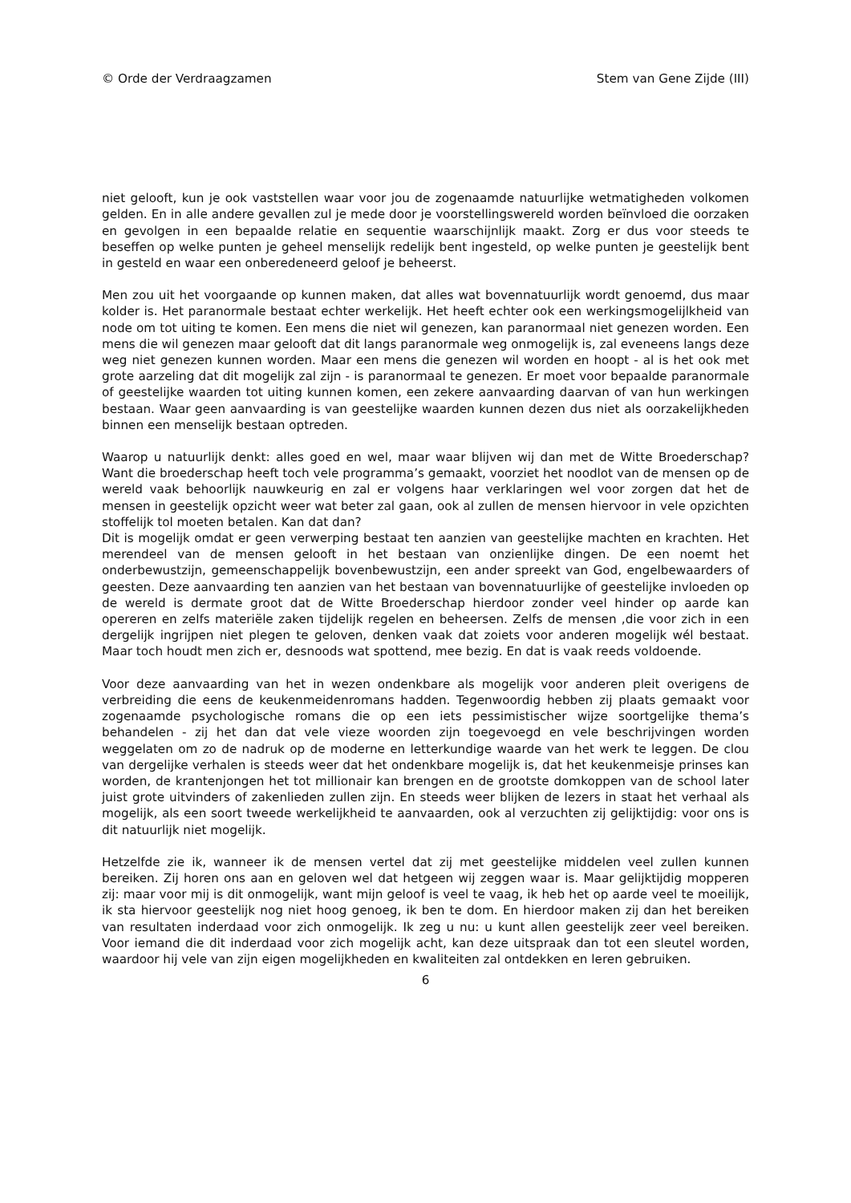© Orde der Verdraagzamen Stem van Gene Zijde (III)
niet gelooft, kun je ook vaststellen waar voor jou de zogenaamde natuurlijke wetmatigheden volkomen gelden. En in alle andere gevallen zul je mede door je voorstellingswereld worden beïnvloed die oorzaken en gevolgen in een bepaalde relatie en sequentie waarschijnlijk maakt. Zorg er dus voor steeds te beseffen op welke punten je geheel menselijk redelijk bent ingesteld, op welke punten je geestelijk bent in gesteld en waar een onberedeneerd geloof je beheerst.
Men zou uit het voorgaande op kunnen maken, dat alles wat bovennatuurlijk wordt genoemd, dus maar kolder is. Het paranormale bestaat echter werkelijk. Het heeft echter ook een werkingsmogelijlkheid van node om tot uiting te komen. Een mens die niet wil genezen, kan paranormaal niet genezen worden. Een mens die wil genezen maar gelooft dat dit langs paranormale weg onmogelijk is, zal eveneens langs deze weg niet genezen kunnen worden. Maar een mens die genezen wil worden en hoopt - al is het ook met grote aarzeling dat dit mogelijk zal zijn - is paranormaal te genezen. Er moet voor bepaalde paranormale of geestelijke waarden tot uiting kunnen komen, een zekere aanvaarding daarvan of van hun werkingen bestaan. Waar geen aanvaarding is van geestelijke waarden kunnen dezen dus niet als oorzakelijkheden binnen een menselijk bestaan optreden.
Waarop u natuurlijk denkt: alles goed en wel, maar waar blijven wij dan met de Witte Broederschap? Want die broederschap heeft toch vele programma’s gemaakt, voorziet het noodlot van de mensen op de wereld vaak behoorlijk nauwkeurig en zal er volgens haar verklaringen wel voor zorgen dat het de mensen in geestelijk opzicht weer wat beter zal gaan, ook al zullen de mensen hiervoor in vele opzichten stoffelijk tol moeten betalen. Kan dat dan?
Dit is mogelijk omdat er geen verwerping bestaat ten aanzien van geestelijke machten en krachten. Het merendeel van de mensen gelooft in het bestaan van onzienlijke dingen. De een noemt het onderbewustzijn, gemeenschappelijk bovenbewustzijn, een ander spreekt van God, engelbewaarders of geesten. Deze aanvaarding ten aanzien van het bestaan van bovennatuurlijke of geestelijke invloeden op de wereld is dermate groot dat de Witte Broederschap hierdoor zonder veel hinder op aarde kan opereren en zelfs materiële zaken tijdelijk regelen en beheersen. Zelfs de mensen ,die voor zich in een dergelijk ingrijpen niet plegen te geloven, denken vaak dat zoiets voor anderen mogelijk wél bestaat. Maar toch houdt men zich er, desnoods wat spottend, mee bezig. En dat is vaak reeds voldoende.
Voor deze aanvaarding van het in wezen ondenkbare als mogelijk voor anderen pleit overigens de verbreiding die eens de keukenmeidenromans hadden. Tegenwoordig hebben zij plaats gemaakt voor zogenaamde psychologische romans die op een iets pessimistischer wijze soortgelijke thema’s behandelen - zij het dan dat vele vieze woorden zijn toegevoegd en vele beschrijvingen worden weggelaten om zo de nadruk op de moderne en letterkundige waarde van het werk te leggen. De clou van dergelijke verhalen is steeds weer dat het ondenkbare mogelijk is, dat het keukenmeisje prinses kan worden, de krantenjongen het tot millionair kan brengen en de grootste domkoppen van de school later juist grote uitvinders of zakenlieden zullen zijn. En steeds weer blijken de lezers in staat het verhaal als mogelijk, als een soort tweede werkelijkheid te aanvaarden, ook al verzuchten zij gelijktijdig: voor ons is dit natuurlijk niet mogelijk.
Hetzelfde zie ik, wanneer ik de mensen vertel dat zij met geestelijke middelen veel zullen kunnen bereiken. Zij horen ons aan en geloven wel dat hetgeen wij zeggen waar is. Maar gelijktijdig mopperen zij: maar voor mij is dit onmogelijk, want mijn geloof is veel te vaag, ik heb het op aarde veel te moeilijk, ik sta hiervoor geestelijk nog niet hoog genoeg, ik ben te dom. En hierdoor maken zij dan het bereiken van resultaten inderdaad voor zich onmogelijk. Ik zeg u nu: u kunt allen geestelijk zeer veel bereiken. Voor iemand die dit inderdaad voor zich mogelijk acht, kan deze uitspraak dan tot een sleutel worden, waardoor hij vele van zijn eigen mogelijkheden en kwaliteiten zal ontdekken en leren gebruiken.
6